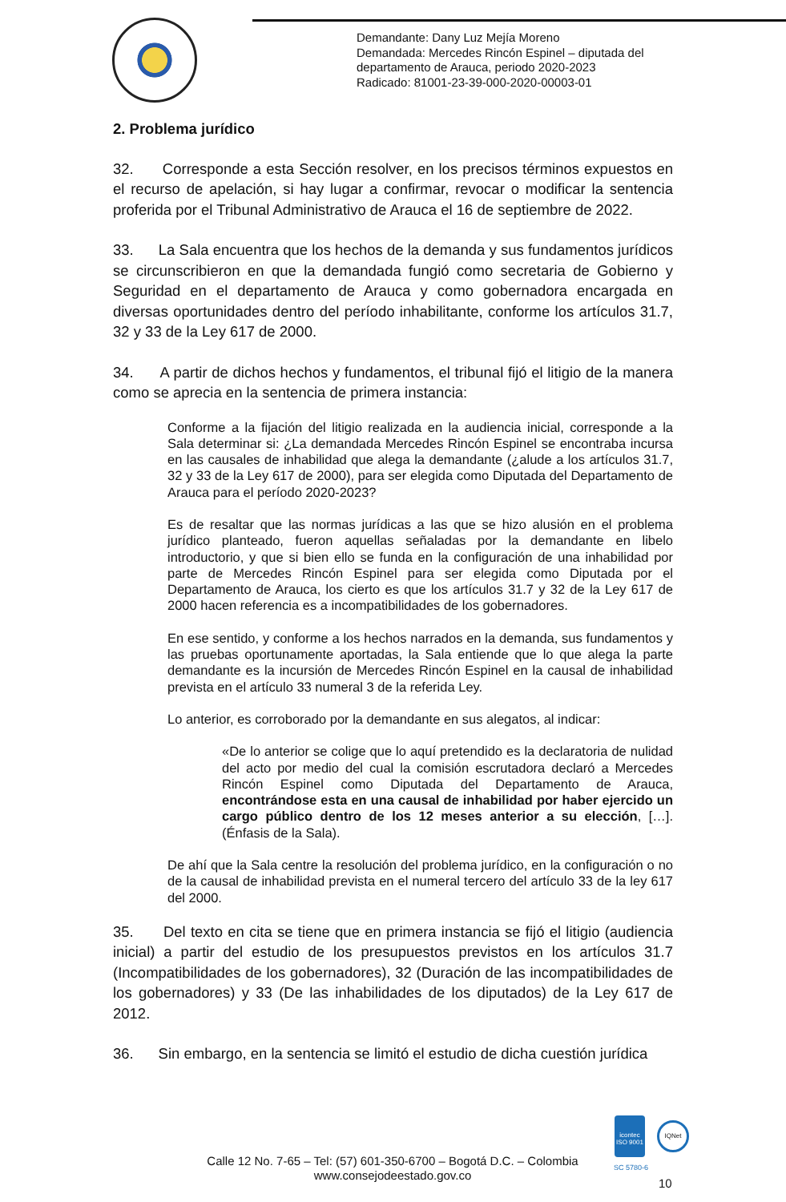Demandante: Dany Luz Mejía Moreno
Demandada: Mercedes Rincón Espinel – diputada del
departamento de Arauca, periodo 2020-2023
Radicado: 81001-23-39-000-2020-00003-01
2. Problema jurídico
32. Corresponde a esta Sección resolver, en los precisos términos expuestos en el recurso de apelación, si hay lugar a confirmar, revocar o modificar la sentencia proferida por el Tribunal Administrativo de Arauca el 16 de septiembre de 2022.
33. La Sala encuentra que los hechos de la demanda y sus fundamentos jurídicos se circunscribieron en que la demandada fungió como secretaria de Gobierno y Seguridad en el departamento de Arauca y como gobernadora encargada en diversas oportunidades dentro del período inhabilitante, conforme los artículos 31.7, 32 y 33 de la Ley 617 de 2000.
34. A partir de dichos hechos y fundamentos, el tribunal fijó el litigio de la manera como se aprecia en la sentencia de primera instancia:
Conforme a la fijación del litigio realizada en la audiencia inicial, corresponde a la Sala determinar si: ¿La demandada Mercedes Rincón Espinel se encontraba incursa en las causales de inhabilidad que alega la demandante (¿alude a los artículos 31.7, 32 y 33 de la Ley 617 de 2000), para ser elegida como Diputada del Departamento de Arauca para el período 2020-2023?
Es de resaltar que las normas jurídicas a las que se hizo alusión en el problema jurídico planteado, fueron aquellas señaladas por la demandante en libelo introductorio, y que si bien ello se funda en la configuración de una inhabilidad por parte de Mercedes Rincón Espinel para ser elegida como Diputada por el Departamento de Arauca, los cierto es que los artículos 31.7 y 32 de la Ley 617 de 2000 hacen referencia es a incompatibilidades de los gobernadores.
En ese sentido, y conforme a los hechos narrados en la demanda, sus fundamentos y las pruebas oportunamente aportadas, la Sala entiende que lo que alega la parte demandante es la incursión de Mercedes Rincón Espinel en la causal de inhabilidad prevista en el artículo 33 numeral 3 de la referida Ley.
Lo anterior, es corroborado por la demandante en sus alegatos, al indicar:
«De lo anterior se colige que lo aquí pretendido es la declaratoria de nulidad del acto por medio del cual la comisión escrutadora declaró a Mercedes Rincón Espinel como Diputada del Departamento de Arauca, encontrándose esta en una causal de inhabilidad por haber ejercido un cargo público dentro de los 12 meses anterior a su elección, […]. (Énfasis de la Sala).
De ahí que la Sala centre la resolución del problema jurídico, en la configuración o no de la causal de inhabilidad prevista en el numeral tercero del artículo 33 de la ley 617 del 2000.
35. Del texto en cita se tiene que en primera instancia se fijó el litigio (audiencia inicial) a partir del estudio de los presupuestos previstos en los artículos 31.7 (Incompatibilidades de los gobernadores), 32 (Duración de las incompatibilidades de los gobernadores) y 33 (De las inhabilidades de los diputados) de la Ley 617 de 2012.
36. Sin embargo, en la sentencia se limitó el estudio de dicha cuestión jurídica
Calle 12 No. 7-65 – Tel: (57) 601-350-6700 – Bogotá D.C. – Colombia
www.consejodeestado.gov.co
icontec
ISO 9001
SC 5780-6
IQNet
10